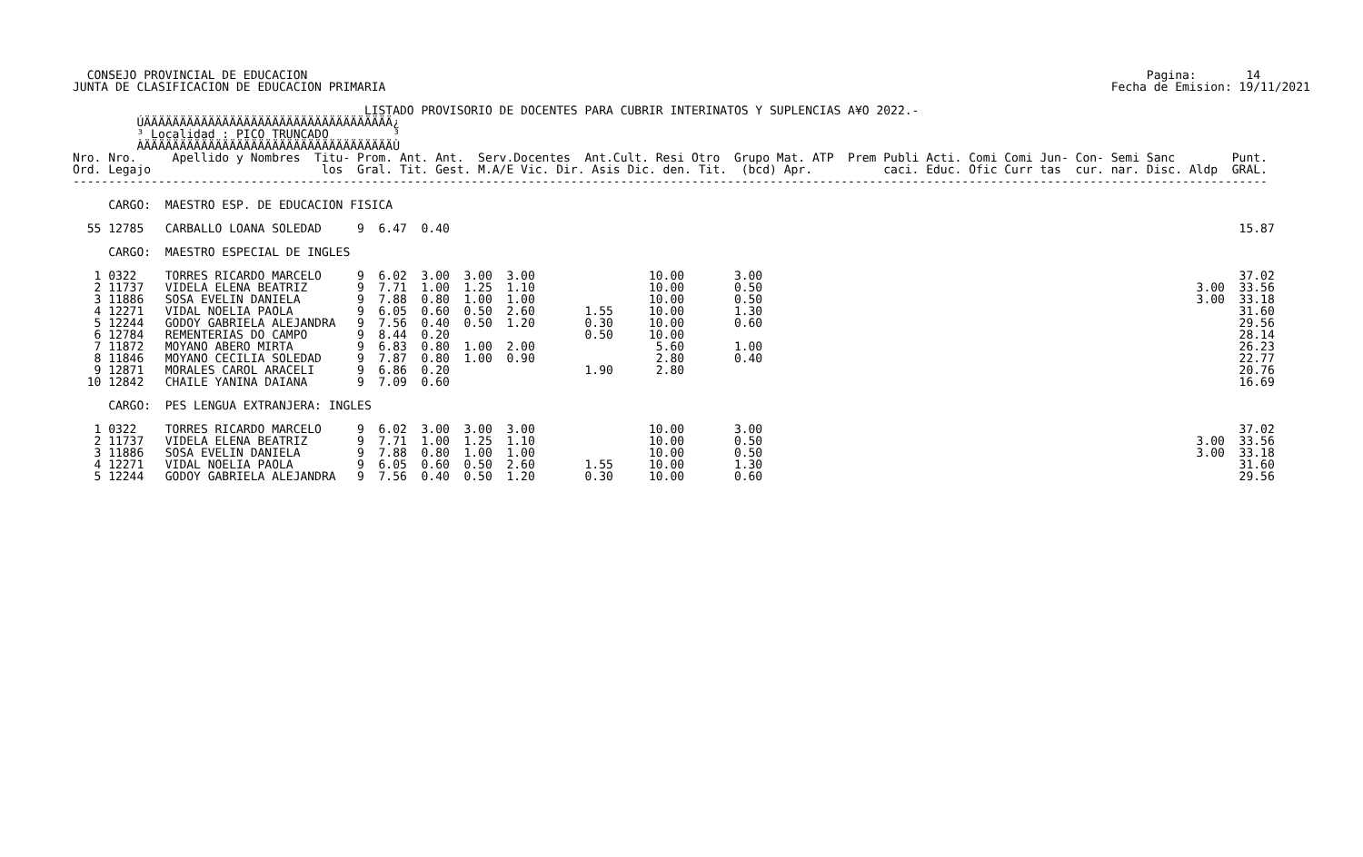CONSEJO PROVINCIAL DE EDUCACION                                                                                                                      Pagina:       14
JUNTA DE CLASIFICACION DE EDUCACION PRIMARIA                                                                                                      Fecha de Emision: 19/11/2021

                                         LISTADO PROVISORIO DE DOCENTES PARA CUBRIR INTERINATOS Y SUPLENCIAS A¥O 2022.-
         ÚÄÄÄÄÄÄÄÄÄÄÄÄÄÄÄÄÄÄÄÄÄÄÄÄÄÄÄÄÄÄÄÄÄÄÄ¿
         ³ Localidad : PICO TRUNCADO         ³
         ÀÄÄÄÄÄÄÄÄÄÄÄÄÄÄÄÄÄÄÄÄÄÄÄÄÄÄÄÄÄÄÄÄÄÄÄÙ
Nro. Nro.     Apellido y Nombres  Titu- Prom. Ant. Ant.  Serv.Docentes  Ant.Cult. Resi Otro  Grupo Mat. ATP  Prem Publi Acti. Comi Comi Jun- Con- Semi Sanc        Punt.
Ord. Legajo                        los  Gral. Tit. Gest. M.A/E Vic. Dir. Asis Dic. den. Tit.  (bcd) Apr.          caci. Educ. Ofic Curr tas  cur. nar. Disc. Aldp  GRAL.
------------------------------------------------------------------------------------------------------------------------------------------------------------------------

     CARGO:  MAESTRO ESP. DE EDUCACION FISICA

  55 12785   CARBALLO LOANA SOLEDAD     9  6.47  0.40                                                                                                               15.87

     CARGO:  MAESTRO ESPECIAL DE INGLES

   1 0322    TORRES RICARDO MARCELO     9  6.02  3.00  3.00  3.00                10.00       3.00                                                                   37.02
   2 11737   VIDELA ELENA BEATRIZ       9  7.71  1.00  1.25  1.10                10.00       0.50                                                             3.00  33.56
   3 11886   SOSA EVELIN DANIELA        9  7.88  0.80  1.00  1.00                10.00       0.50                                                             3.00  33.18
   4 12271   VIDAL NOELIA PAOLA         9  6.05  0.60  0.50  2.60       1.55     10.00       1.30                                                                   31.60
   5 12244   GODOY GABRIELA ALEJANDRA   9  7.56  0.40  0.50  1.20       0.30     10.00       0.60                                                                   29.56
   6 12784   REMENTERIAS DO CAMPO       9  8.44  0.20                   0.50     10.00                                                                              28.14
   7 11872   MOYANO ABERO MIRTA         9  6.83  0.80  1.00  2.00                 5.60       1.00                                                                   26.23
   8 11846   MOYANO CECILIA SOLEDAD     9  7.87  0.80  1.00  0.90                 2.80       0.40                                                                   22.77
   9 12871   MORALES CAROL ARACELI      9  6.86  0.20                   1.90      2.80                                                                              20.76
  10 12842   CHAILE YANINA DAIANA       9  7.09  0.60                                                                                                               16.69

     CARGO:  PES LENGUA EXTRANJERA: INGLES

   1 0322    TORRES RICARDO MARCELO     9  6.02  3.00  3.00  3.00                10.00       3.00                                                                   37.02
   2 11737   VIDELA ELENA BEATRIZ       9  7.71  1.00  1.25  1.10                10.00       0.50                                                             3.00  33.56
   3 11886   SOSA EVELIN DANIELA        9  7.88  0.80  1.00  1.00                10.00       0.50                                                             3.00  33.18
   4 12271   VIDAL NOELIA PAOLA         9  6.05  0.60  0.50  2.60       1.55     10.00       1.30                                                                   31.60
   5 12244   GODOY GABRIELA ALEJANDRA   9  7.56  0.40  0.50  1.20       0.30     10.00       0.60                                                                   29.56